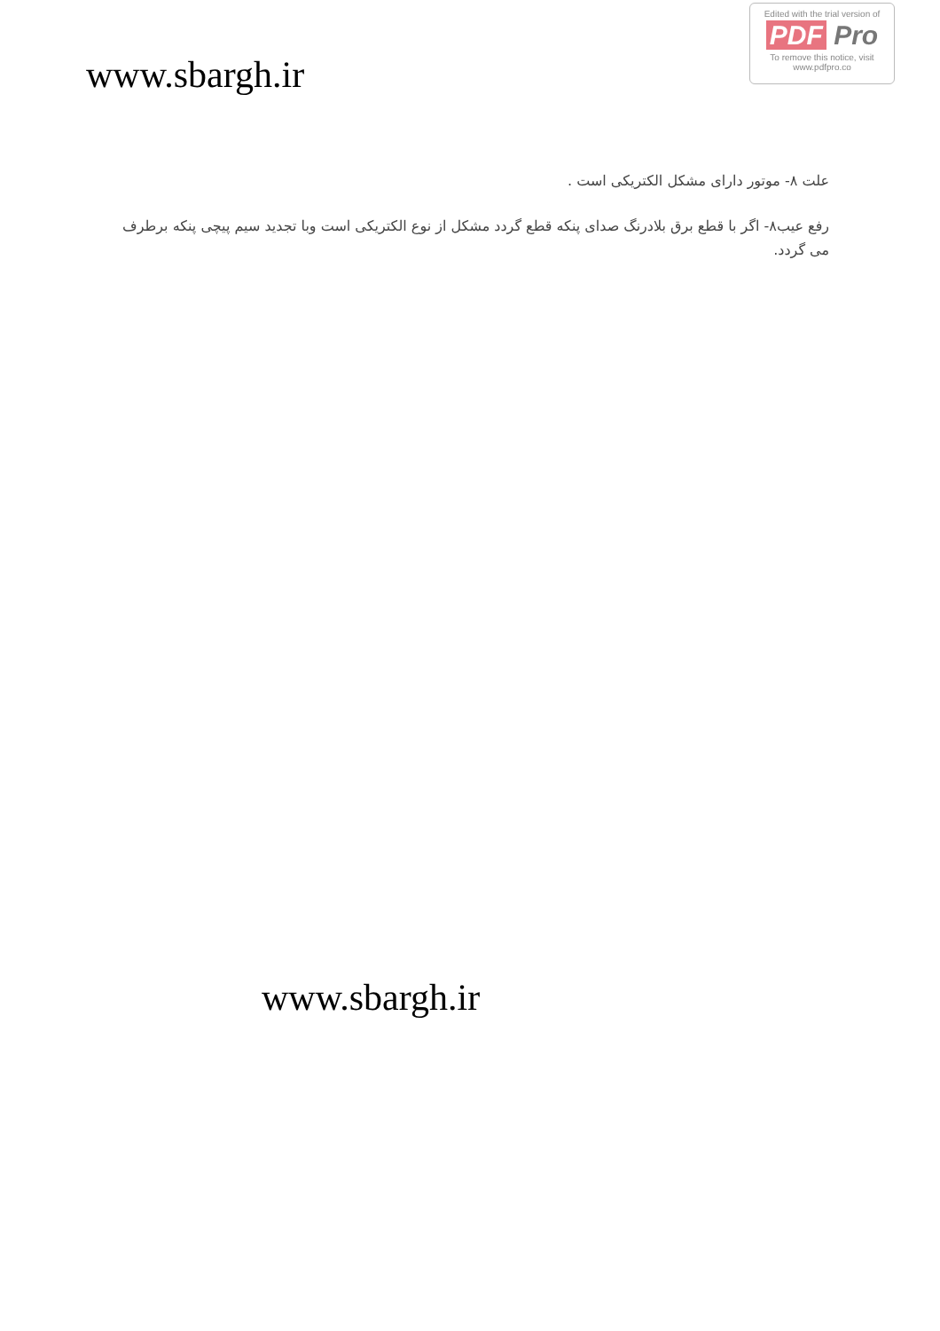Edited with the trial version of
PDF Pro
To remove this notice, visit
www.pdfpro.co
www.sbargh.ir
علت ۸- موتور دارای مشکل الکتریکی است .
رفع عیب۸- اگر با قطع برق بلادرنگ صدای پنکه قطع گردد مشکل از نوع الکتریکی است وبا تجدید سیم پیچی پنکه برطرف می گردد.
www.sbargh.ir